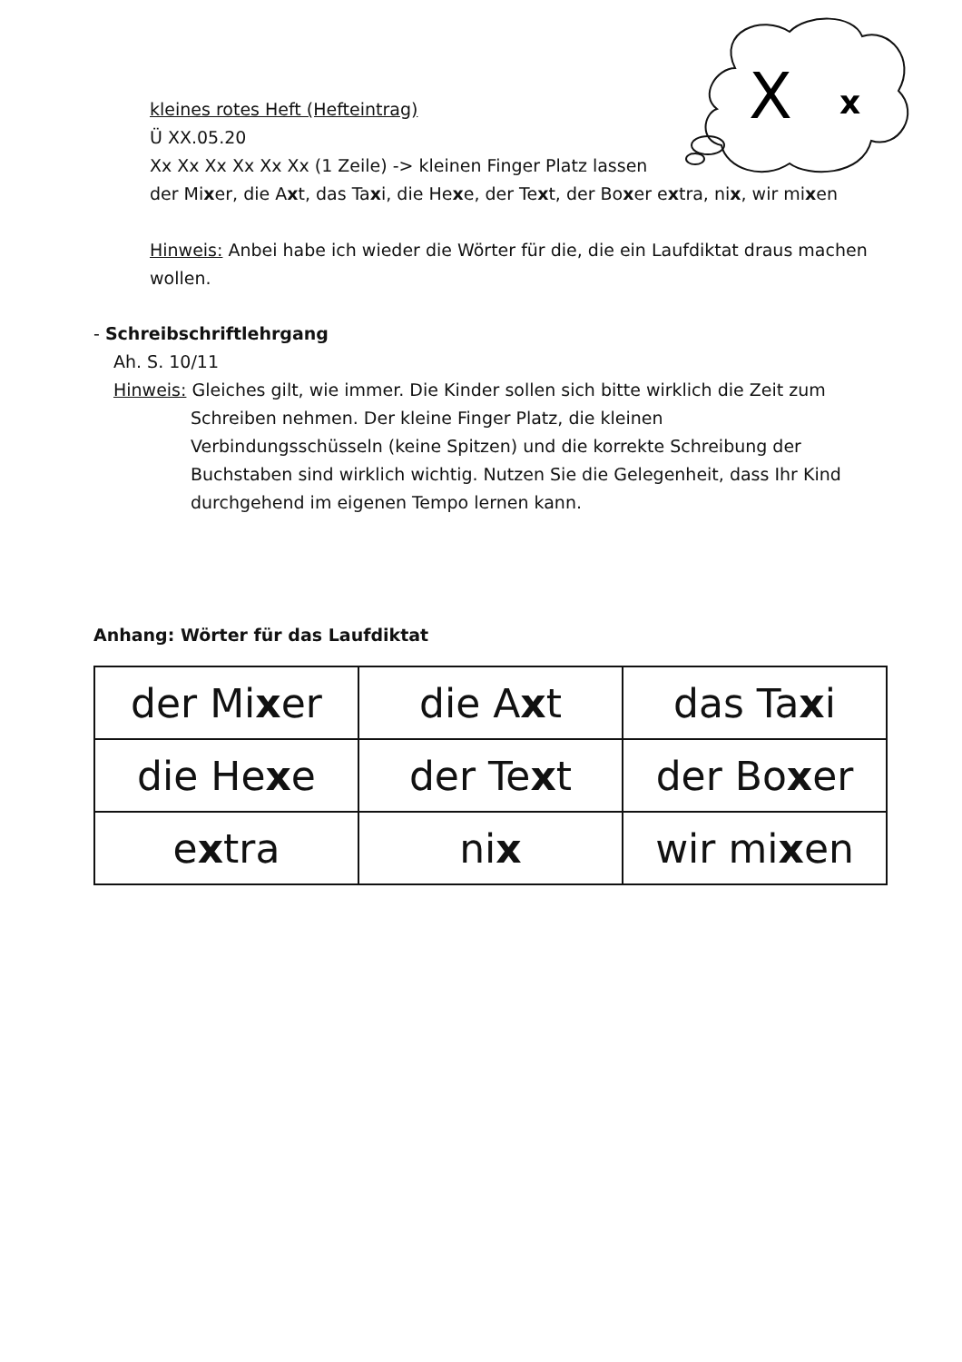X
x
kleines rotes Heft (Hefteintrag)
Ü XX.05.20
Xx Xx Xx Xx Xx Xx (1 Zeile) -> kleinen Finger Platz lassen
der Mixer, die Axt, das Taxi, die Hexe, der Text, der Boxer extra, nix, wir mixen
Hinweis: Anbei habe ich wieder die Wörter für die, die ein Laufdiktat draus machen wollen.
- Schreibschriftlehrgang
Ah. S. 10/11
Hinweis: Gleiches gilt, wie immer. Die Kinder sollen sich bitte wirklich die Zeit zum
Schreiben nehmen. Der kleine Finger Platz, die kleinen Verbindungsschüsseln (keine Spitzen) und die korrekte Schreibung der Buchstaben sind wirklich wichtig. Nutzen Sie die Gelegenheit, dass Ihr Kind durchgehend im eigenen Tempo lernen kann.
Anhang: Wörter für das Laufdiktat
| der Mi x er | die A x t | das Ta x i |
| die He x e | der Te x t | der Bo x er |
| e x tra | ni x | wir mi x en |